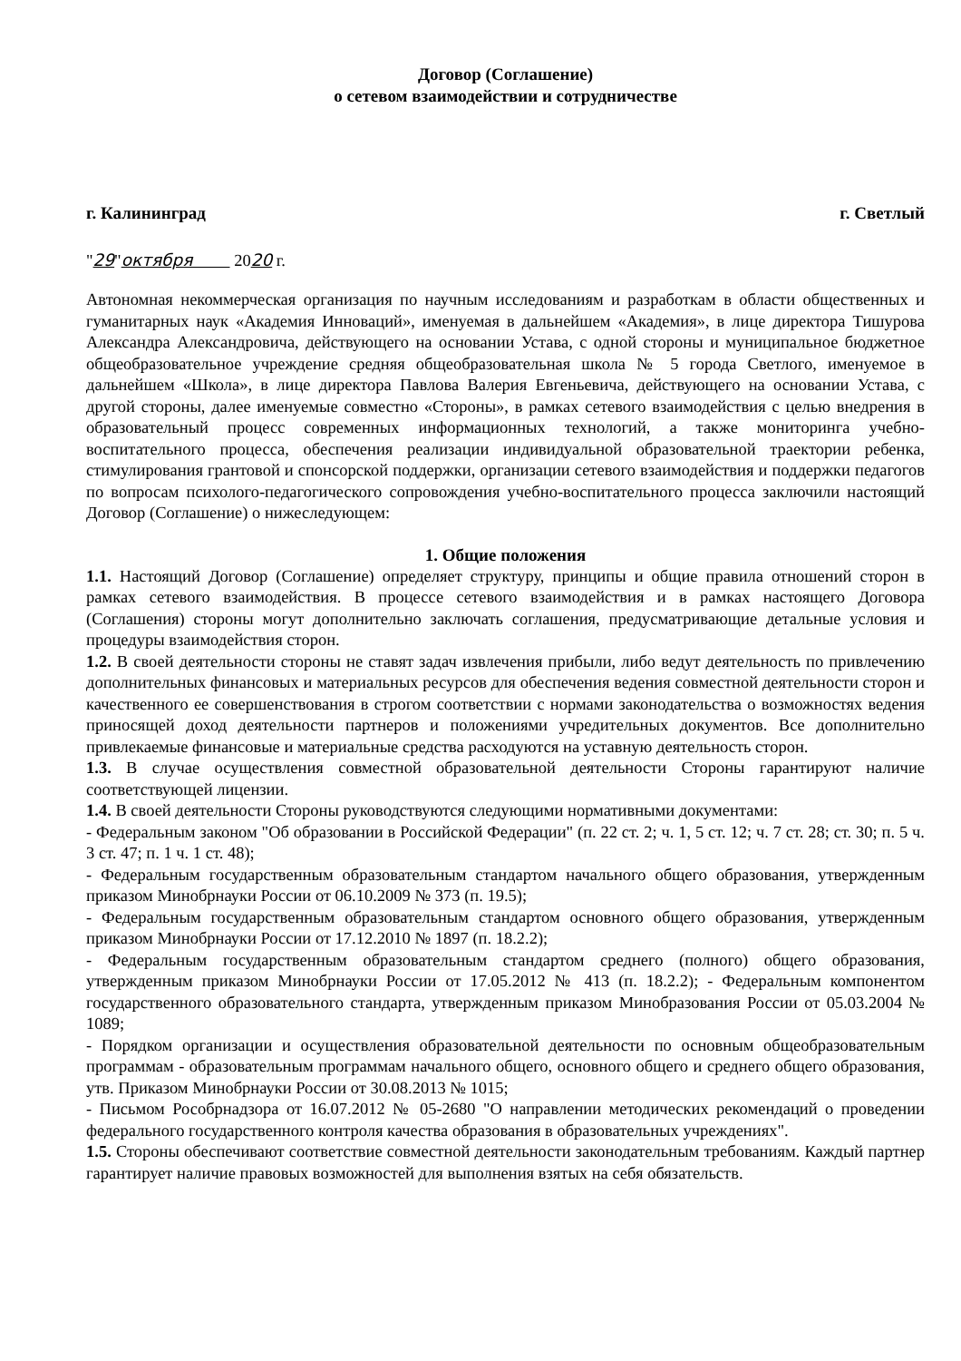Договор (Соглашение)
о сетевом взаимодействии и сотрудничестве
г. Калининград г. Светлый
"29"октября 2020 г.
Автономная некоммерческая организация по научным исследованиям и разработкам в области общественных и гуманитарных наук «Академия Инноваций», именуемая в дальнейшем «Академия», в лице директора Тишурова Александра Александровича, действующего на основании Устава, с одной стороны и муниципальное бюджетное общеобразовательное учреждение средняя общеобразовательная школа № 5 города Светлого, именуемое в дальнейшем «Школа», в лице директора Павлова Валерия Евгеньевича, действующего на основании Устава, с другой стороны, далее именуемые совместно «Стороны», в рамках сетевого взаимодействия с целью внедрения в образовательный процесс современных информационных технологий, а также мониторинга учебно-воспитательного процесса, обеспечения реализации индивидуальной образовательной траектории ребенка, стимулирования грантовой и спонсорской поддержки, организации сетевого взаимодействия и поддержки педагогов по вопросам психолого-педагогического сопровождения учебно-воспитательного процесса заключили настоящий Договор (Соглашение) о нижеследующем:
1. Общие положения
1.1. Настоящий Договор (Соглашение) определяет структуру, принципы и общие правила отношений сторон в рамках сетевого взаимодействия. В процессе сетевого взаимодействия и в рамках настоящего Договора (Соглашения) стороны могут дополнительно заключать соглашения, предусматривающие детальные условия и процедуры взаимодействия сторон.
1.2. В своей деятельности стороны не ставят задач извлечения прибыли, либо ведут деятельность по привлечению дополнительных финансовых и материальных ресурсов для обеспечения ведения совместной деятельности сторон и качественного ее совершенствования в строгом соответствии с нормами законодательства о возможностях ведения приносящей доход деятельности партнеров и положениями учредительных документов. Все дополнительно привлекаемые финансовые и материальные средства расходуются на уставную деятельность сторон.
1.3. В случае осуществления совместной образовательной деятельности Стороны гарантируют наличие соответствующей лицензии.
1.4. В своей деятельности Стороны руководствуются следующими нормативными документами:
- Федеральным законом "Об образовании в Российской Федерации" (п. 22 ст. 2; ч. 1, 5 ст. 12; ч. 7 ст. 28; ст. 30; п. 5 ч. 3 ст. 47; п. 1 ч. 1 ст. 48);
- Федеральным государственным образовательным стандартом начального общего образования, утвержденным приказом Минобрнауки России от 06.10.2009 № 373 (п. 19.5);
- Федеральным государственным образовательным стандартом основного общего образования, утвержденным приказом Минобрнауки России от 17.12.2010 № 1897 (п. 18.2.2);
- Федеральным государственным образовательным стандартом среднего (полного) общего образования, утвержденным приказом Минобрнауки России от 17.05.2012 № 413 (п. 18.2.2); - Федеральным компонентом государственного образовательного стандарта, утвержденным приказом Минобразования России от 05.03.2004 № 1089;
- Порядком организации и осуществления образовательной деятельности по основным общеобразовательным программам - образовательным программам начального общего, основного общего и среднего общего образования, утв. Приказом Минобрнауки России от 30.08.2013 № 1015;
- Письмом Рособрнадзора от 16.07.2012 № 05-2680 "О направлении методических рекомендаций о проведении федерального государственного контроля качества образования в образовательных учреждениях".
1.5. Стороны обеспечивают соответствие совместной деятельности законодательным требованиям. Каждый партнер гарантирует наличие правовых возможностей для выполнения взятых на себя обязательств.